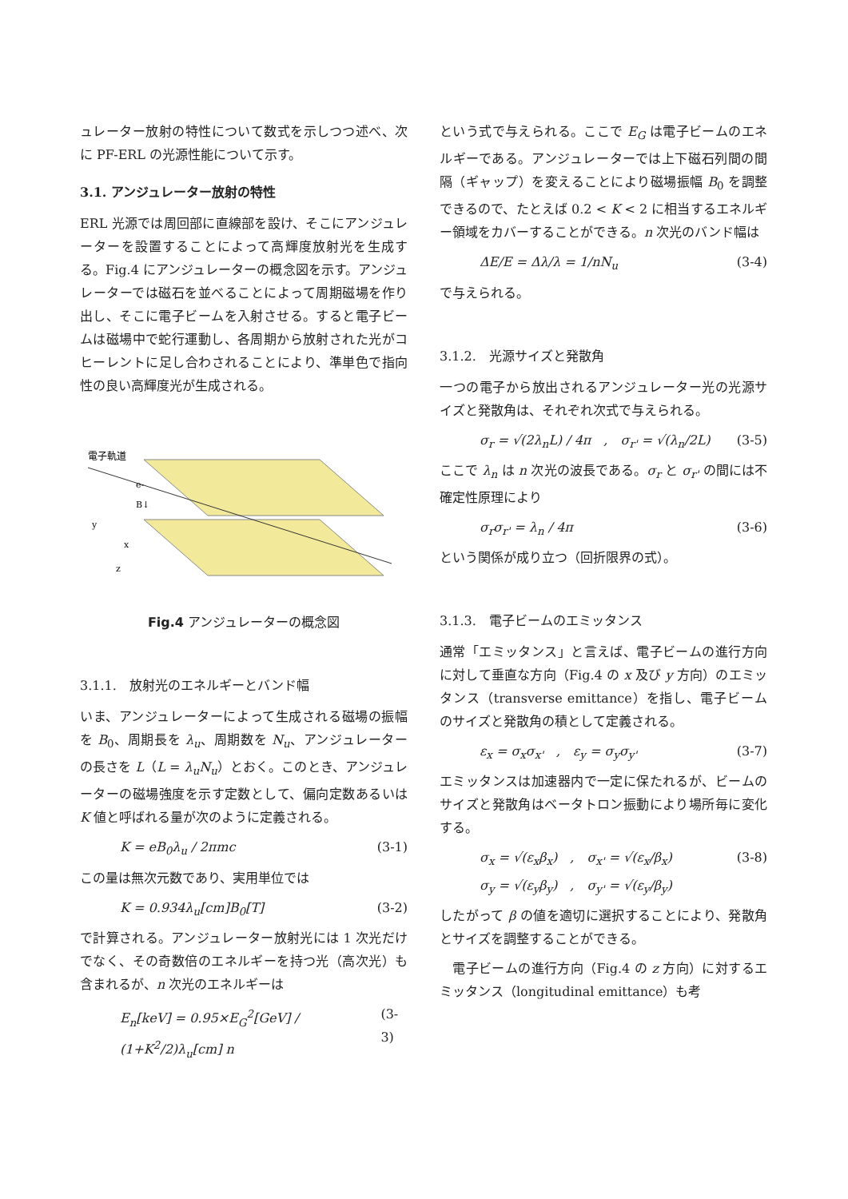ュレーター放射の特性について数式を示しつつ述べ、次に PF-ERL の光源性能について示す。
3.1. アンジュレーター放射の特性
ERL 光源では周回部に直線部を設け、そこにアンジュレーターを設置することによって高輝度放射光を生成する。Fig.4 にアンジュレーターの概念図を示す。アンジュレーターでは磁石を並べることによって周期磁場を作り出し、そこに電子ビームを入射させる。すると電子ビームは磁場中で蛇行運動し、各周期から放射された光がコヒーレントに足し合わされることにより、準単色で指向性の良い高輝度光が生成される。
電子軌道
e-
B↓
y
x
z
Fig.4 アンジュレーターの概念図
3.1.1.　放射光のエネルギーとバンド幅
いま、アンジュレーターによって生成される磁場の振幅を B<sub>0</sub>、周期長を λ<sub>u</sub>、周期数を N<sub>u</sub>、アンジュレーターの長さを L（L = λ<sub>u</sub>N<sub>u</sub>）とおく。このとき、アンジュレーターの磁場強度を示す定数として、偏向定数あるいは K 値と呼ばれる量が次のように定義される。
K = eB<sub>0</sub>λ<sub>u</sub> / 2πmc (3-1)
この量は無次元数であり、実用単位では
K = 0.934λ<sub>u</sub>[cm]B<sub>0</sub>[T] (3-2)
で計算される。アンジュレーター放射光には 1 次光だけでなく、その奇数倍のエネルギーを持つ光（高次光）も含まれるが、n 次光のエネルギーは
E<sub>n</sub>[keV] = 0.95×E<sub>G</sub><sup>2</sup>[GeV] / (1+K<sup>2</sup>/2)λ<sub>u</sub>[cm] n (3-3)
という式で与えられる。ここで E<sub>G</sub> は電子ビームのエネルギーである。アンジュレーターでは上下磁石列間の間隔（ギャップ）を変えることにより磁場振幅 B<sub>0</sub> を調整できるので、たとえば 0.2 < K < 2 に相当するエネルギー領域をカバーすることができる。n 次光のバンド幅は
ΔE/E = Δλ/λ = 1/nN<sub>u</sub> (3-4)
で与えられる。
3.1.2.　光源サイズと発散角
一つの電子から放出されるアンジュレーター光の光源サイズと発散角は、それぞれ次式で与えられる。
σ<sub>r</sub> = √(2λ<sub>n</sub>L) / 4π　,　σ<sub>r'</sub> = √(λ<sub>n</sub>/2L) (3-5)
ここで λ<sub>n</sub> は n 次光の波長である。σ<sub>r</sub> と σ<sub>r'</sub> の間には不確定性原理により
σ<sub>r</sub>σ<sub>r'</sub> = λ<sub>n</sub> / 4π (3-6)
という関係が成り立つ（回折限界の式）。
3.1.3.　電子ビームのエミッタンス
通常「エミッタンス」と言えば、電子ビームの進行方向に対して垂直な方向（Fig.4 の x 及び y 方向）のエミッタンス（transverse emittance）を指し、電子ビームのサイズと発散角の積として定義される。
ε<sub>x</sub> = σ<sub>x</sub>σ<sub>x'</sub>　,　ε<sub>y</sub> = σ<sub>y</sub>σ<sub>y'</sub> (3-7)
エミッタンスは加速器内で一定に保たれるが、ビームのサイズと発散角はベータトロン振動により場所毎に変化する。
σ<sub>x</sub> = √(ε<sub>x</sub>β<sub>x</sub>)　,　σ<sub>x'</sub> = √(ε<sub>x</sub>/β<sub>x</sub>)
σ<sub>y</sub> = √(ε<sub>y</sub>β<sub>y</sub>)　,　σ<sub>y'</sub> = √(ε<sub>y</sub>/β<sub>y</sub>) (3-8)
したがって β の値を適切に選択することにより、発散角とサイズを調整することができる。
　電子ビームの進行方向（Fig.4 の z 方向）に対するエミッタンス（longitudinal emittance）も考